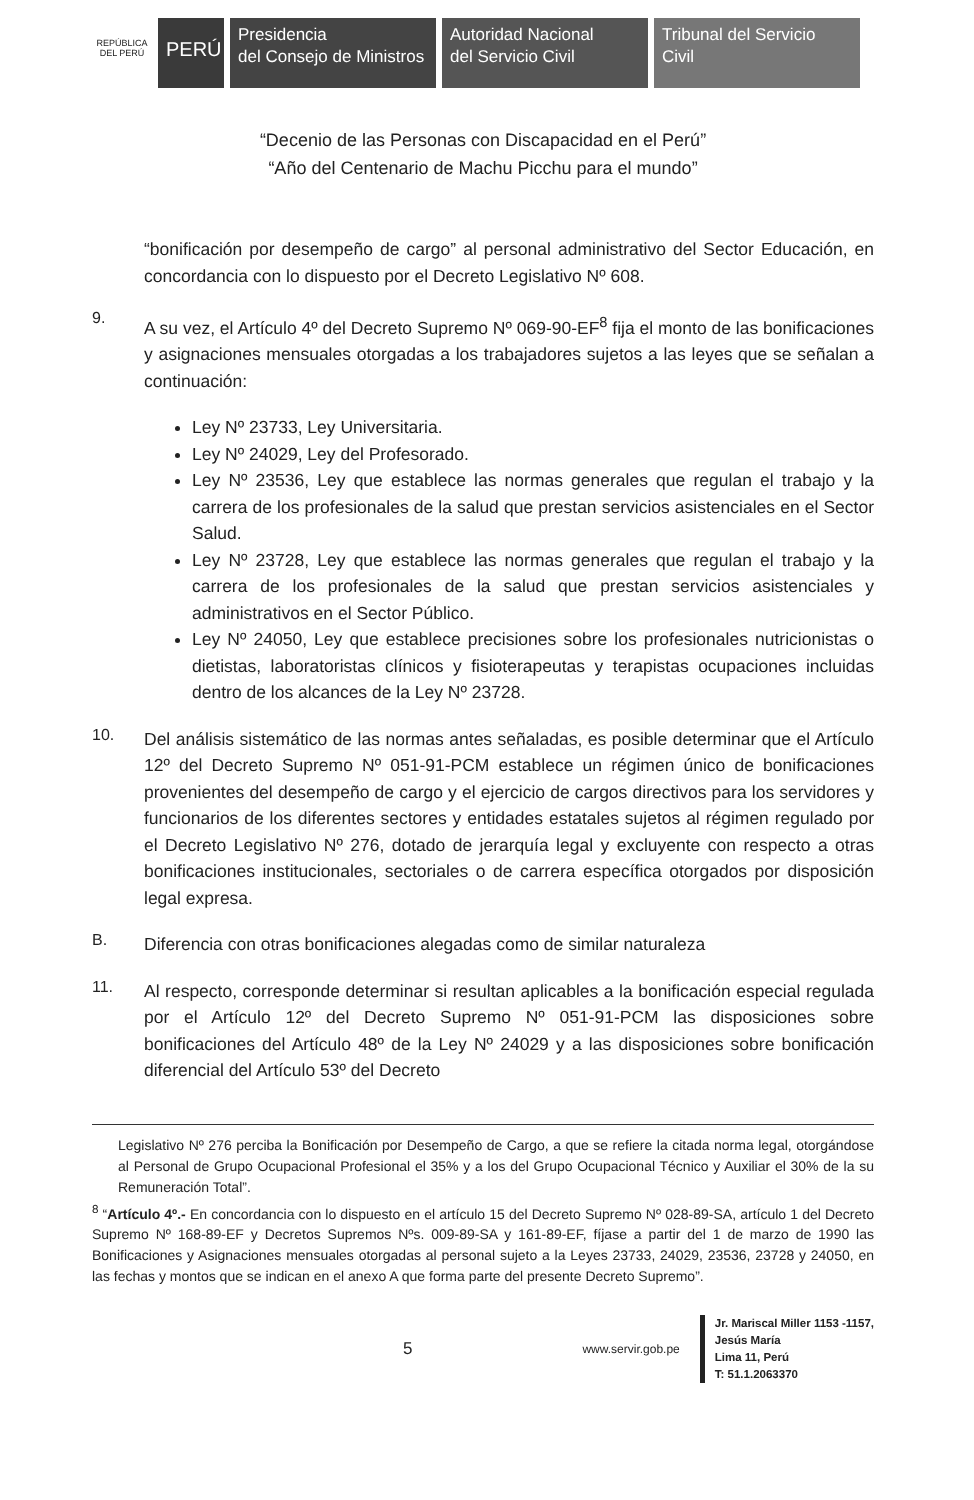REPÚBLICA DEL PERÚ
PERÚ
Presidencia
del Consejo de Ministros
Autoridad Nacional
del Servicio Civil
Tribunal del Servicio
Civil
“Decenio de las Personas con Discapacidad en el Perú”
“Año del Centenario de Machu Picchu para el mundo”
“bonificación por desempeño de cargo” al personal administrativo del Sector Educación, en concordancia con lo dispuesto por el Decreto Legislativo Nº 608.
9.
A su vez, el Artículo 4º del Decreto Supremo Nº 069-90-EF<sup>8</sup> fija el monto de las bonificaciones y asignaciones mensuales otorgadas a los trabajadores sujetos a las leyes que se señalan a continuación:
Ley Nº 23733, Ley Universitaria.
Ley Nº 24029, Ley del Profesorado.
Ley Nº 23536, Ley que establece las normas generales que regulan el trabajo y la carrera de los profesionales de la salud que prestan servicios asistenciales en el Sector Salud.
Ley Nº 23728, Ley que establece las normas generales que regulan el trabajo y la carrera de los profesionales de la salud que prestan servicios asistenciales y administrativos en el Sector Público.
Ley Nº 24050, Ley que establece precisiones sobre los profesionales nutricionistas o dietistas, laboratoristas clínicos y fisioterapeutas y terapistas ocupaciones incluidas dentro de los alcances de la Ley Nº 23728.
10.
Del análisis sistemático de las normas antes señaladas, es posible determinar que el Artículo 12º del Decreto Supremo Nº 051-91-PCM establece un régimen único de bonificaciones provenientes del desempeño de cargo y el ejercicio de cargos directivos para los servidores y funcionarios de los diferentes sectores y entidades estatales sujetos al régimen regulado por el Decreto Legislativo Nº 276, dotado de jerarquía legal y excluyente con respecto a otras bonificaciones institucionales, sectoriales o de carrera específica otorgados por disposición legal expresa.
B.
Diferencia con otras bonificaciones alegadas como de similar naturaleza
11.
Al respecto, corresponde determinar si resultan aplicables a la bonificación especial regulada por el Artículo 12º del Decreto Supremo Nº 051-91-PCM las disposiciones sobre bonificaciones del Artículo 48º de la Ley Nº 24029 y a las disposiciones sobre bonificación diferencial del Artículo 53º del Decreto
Legislativo Nº 276 perciba la Bonificación por Desempeño de Cargo, a que se refiere la citada norma legal, otorgándose al Personal de Grupo Ocupacional Profesional el 35% y a los del Grupo Ocupacional Técnico y Auxiliar el 30% de la su Remuneración Total”.
<sup>8</sup> “Artículo 4º.- En concordancia con lo dispuesto en el artículo 15 del Decreto Supremo Nº 028-89-SA, artículo 1 del Decreto Supremo Nº 168-89-EF y Decretos Supremos Nºs. 009-89-SA y 161-89-EF, fíjase a partir del 1 de marzo de 1990 las Bonificaciones y Asignaciones mensuales otorgadas al personal sujeto a la Leyes 23733, 24029, 23536, 23728 y 24050, en las fechas y montos que se indican en el anexo A que forma parte del presente Decreto Supremo”.
5 www.servir.gob.pe
Jr. Mariscal Miller 1153 -1157,
Jesús María
Lima 11, Perú
T: 51.1.2063370